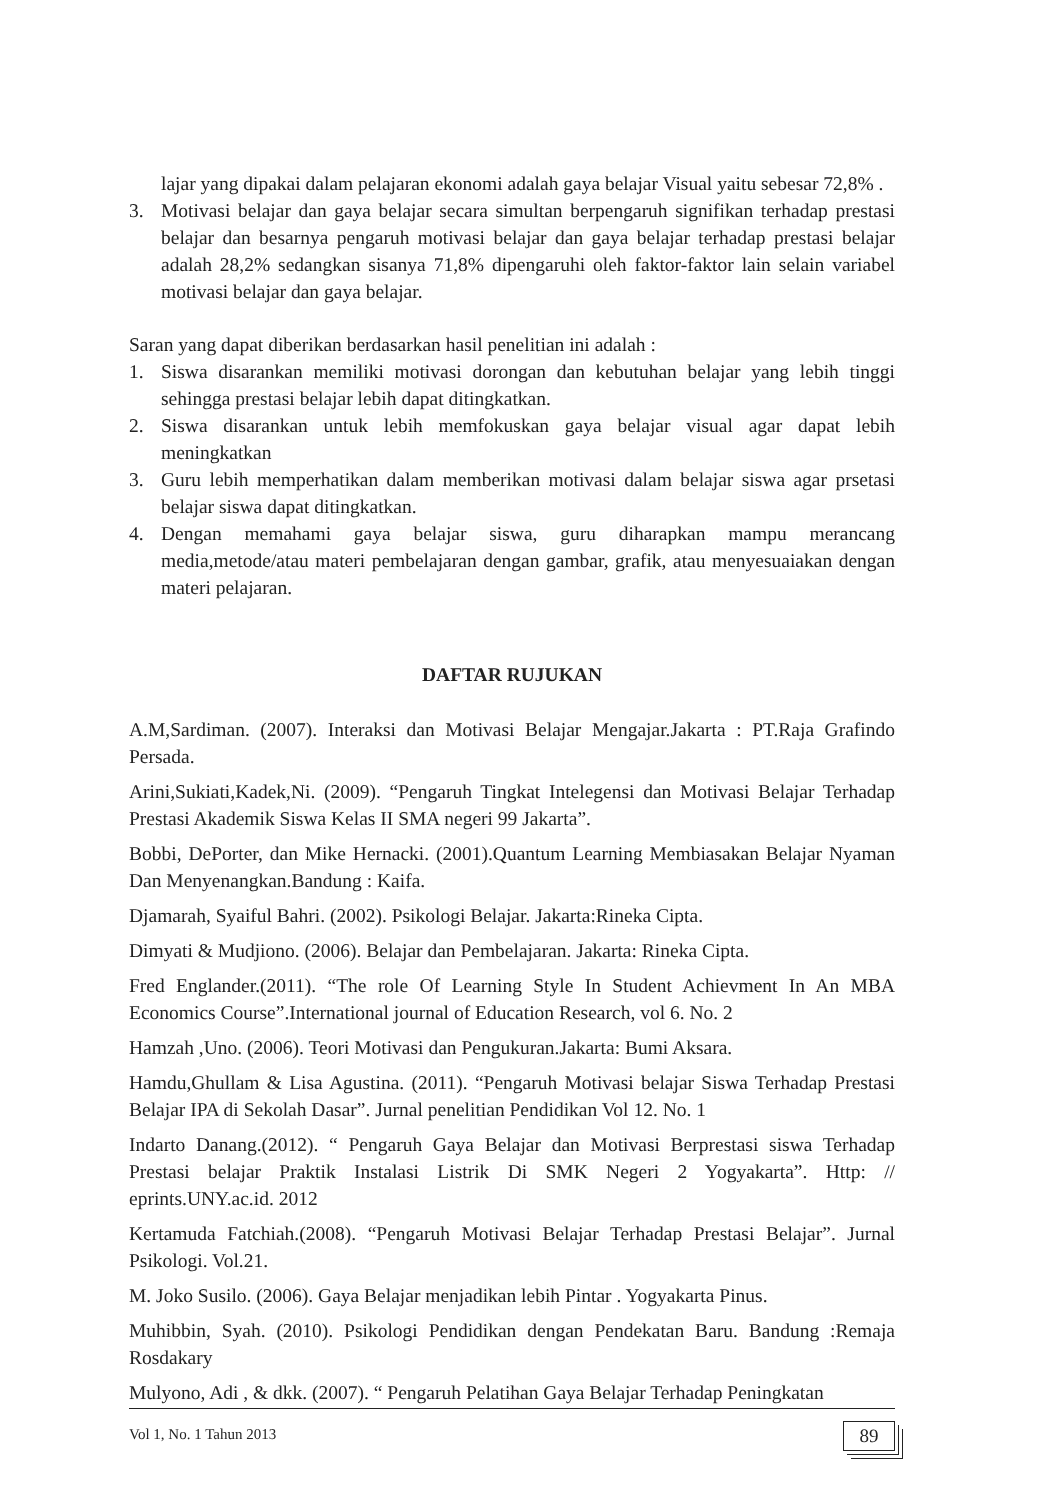lajar yang dipakai dalam pelajaran ekonomi adalah gaya belajar Visual yaitu sebesar 72,8% .
3. Motivasi belajar dan gaya belajar secara simultan berpengaruh signifikan terhadap prestasi belajar dan besarnya pengaruh motivasi belajar dan gaya belajar terhadap prestasi belajar adalah 28,2% sedangkan sisanya 71,8% dipengaruhi oleh faktor-faktor lain selain variabel motivasi belajar dan gaya belajar.
Saran yang dapat diberikan berdasarkan hasil penelitian ini adalah :
1. Siswa disarankan memiliki motivasi dorongan dan kebutuhan belajar yang lebih tinggi sehingga prestasi belajar lebih dapat ditingkatkan.
2. Siswa disarankan untuk lebih memfokuskan gaya belajar visual agar dapat lebih meningkatkan
3. Guru lebih memperhatikan dalam memberikan motivasi dalam belajar siswa agar prsetasi belajar siswa dapat ditingkatkan.
4. Dengan memahami gaya belajar siswa, guru diharapkan mampu merancang media,metode/atau materi pembelajaran dengan gambar, grafik, atau menyesuaiakan dengan materi pelajaran.
DAFTAR RUJUKAN
A.M,Sardiman. (2007). Interaksi dan Motivasi Belajar Mengajar.Jakarta : PT.Raja Grafindo Persada.
Arini,Sukiati,Kadek,Ni. (2009). “Pengaruh Tingkat Intelegensi dan Motivasi Belajar Terhadap Prestasi Akademik Siswa Kelas II SMA negeri 99 Jakarta”.
Bobbi, DePorter, dan Mike Hernacki. (2001).Quantum Learning Membiasakan Belajar Nyaman Dan Menyenangkan.Bandung : Kaifa.
Djamarah, Syaiful Bahri. (2002). Psikologi Belajar. Jakarta:Rineka Cipta.
Dimyati & Mudjiono. (2006). Belajar dan Pembelajaran. Jakarta: Rineka Cipta.
Fred Englander.(2011). “The role Of Learning Style In Student Achievment In An MBA Economics Course”.International journal of Education Research, vol 6. No. 2
Hamzah ,Uno. (2006). Teori Motivasi dan Pengukuran.Jakarta: Bumi Aksara.
Hamdu,Ghullam & Lisa Agustina. (2011). “Pengaruh Motivasi belajar Siswa Terhadap Prestasi Belajar IPA di Sekolah Dasar”. Jurnal penelitian Pendidikan Vol 12. No. 1
Indarto Danang.(2012). “ Pengaruh Gaya Belajar dan Motivasi Berprestasi siswa Terhadap Prestasi belajar Praktik Instalasi Listrik Di SMK Negeri 2 Yogyakarta”. Http: // eprints.UNY.ac.id. 2012
Kertamuda Fatchiah.(2008). “Pengaruh Motivasi Belajar Terhadap Prestasi Belajar”. Jurnal Psikologi. Vol.21.
M. Joko Susilo. (2006). Gaya Belajar menjadikan lebih Pintar . Yogyakarta Pinus.
Muhibbin, Syah. (2010). Psikologi Pendidikan dengan Pendekatan Baru. Bandung :Remaja Rosdakary
Mulyono, Adi , & dkk. (2007). “ Pengaruh Pelatihan Gaya Belajar Terhadap Peningkatan
Vol 1, No. 1 Tahun 2013
89